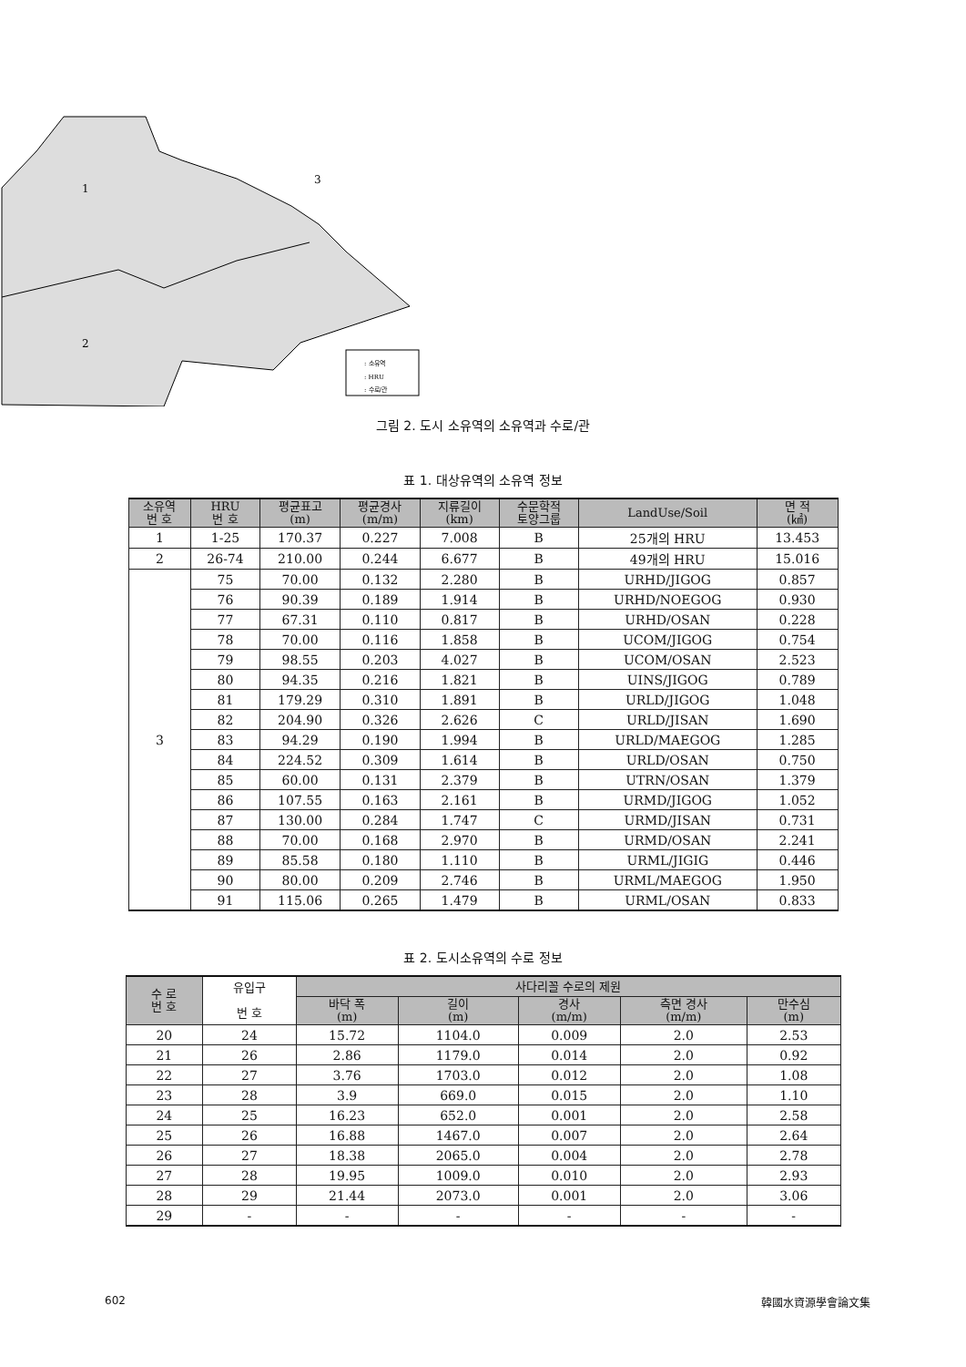1
2
3
: 소유역
: HRU
: 수로/관
그림 2. 도시 소유역의 소유역과 수로/관
표 1. 대상유역의 소유역 정보
| 소유역 번 호 | HRU 번 호 | 평균표고 (m) | 평균경사 (m/m) | 지류길이 (km) | 수문학적 토양그룹 | LandUse/Soil | 면 적 (㎢) |
| --- | --- | --- | --- | --- | --- | --- | --- |
| 1 | 1-25 | 170.37 | 0.227 | 7.008 | B | 25개의 HRU | 13.453 |
| 2 | 26-74 | 210.00 | 0.244 | 6.677 | B | 49개의 HRU | 15.016 |
| 3 | 75 | 70.00 | 0.132 | 2.280 | B | URHD/JIGOG | 0.857 |
| | 76 | 90.39 | 0.189 | 1.914 | B | URHD/NOEGOG | 0.930 |
| | 77 | 67.31 | 0.110 | 0.817 | B | URHD/OSAN | 0.228 |
| | 78 | 70.00 | 0.116 | 1.858 | B | UCOM/JIGOG | 0.754 |
| | 79 | 98.55 | 0.203 | 4.027 | B | UCOM/OSAN | 2.523 |
| | 80 | 94.35 | 0.216 | 1.821 | B | UINS/JIGOG | 0.789 |
| | 81 | 179.29 | 0.310 | 1.891 | B | URLD/JIGOG | 1.048 |
| | 82 | 204.90 | 0.326 | 2.626 | C | URLD/JISAN | 1.690 |
| | 83 | 94.29 | 0.190 | 1.994 | B | URLD/MAEGOG | 1.285 |
| | 84 | 224.52 | 0.309 | 1.614 | B | URLD/OSAN | 0.750 |
| | 85 | 60.00 | 0.131 | 2.379 | B | UTRN/OSAN | 1.379 |
| | 86 | 107.55 | 0.163 | 2.161 | B | URMD/JIGOG | 1.052 |
| | 87 | 130.00 | 0.284 | 1.747 | C | URMD/JISAN | 0.731 |
| | 88 | 70.00 | 0.168 | 2.970 | B | URMD/OSAN | 2.241 |
| | 89 | 85.58 | 0.180 | 1.110 | B | URML/JIGIG | 0.446 |
| | 90 | 80.00 | 0.209 | 2.746 | B | URML/MAEGOG | 1.950 |
| | 91 | 115.06 | 0.265 | 1.479 | B | URML/OSAN | 0.833 |
표 2. 도시소유역의 수로 정보
| 수 로 번 호 | 유입구 번 호 | 사다리꼴 수로의 제원 | | | | |
| --- | --- | --- | --- | --- | --- | --- |
| | | 바닥 폭 (m) | 길이 (m) | 경사 (m/m) | 측면 경사 (m/m) | 만수심 (m) |
| 20 | 24 | 15.72 | 1104.0 | 0.009 | 2.0 | 2.53 |
| 21 | 26 | 2.86 | 1179.0 | 0.014 | 2.0 | 0.92 |
| 22 | 27 | 3.76 | 1703.0 | 0.012 | 2.0 | 1.08 |
| 23 | 28 | 3.9 | 669.0 | 0.015 | 2.0 | 1.10 |
| 24 | 25 | 16.23 | 652.0 | 0.001 | 2.0 | 2.58 |
| 25 | 26 | 16.88 | 1467.0 | 0.007 | 2.0 | 2.64 |
| 26 | 27 | 18.38 | 2065.0 | 0.004 | 2.0 | 2.78 |
| 27 | 28 | 19.95 | 1009.0 | 0.010 | 2.0 | 2.93 |
| 28 | 29 | 21.44 | 2073.0 | 0.001 | 2.0 | 3.06 |
| 29 | - | - | - | - | - | - |
602 韓國水資源學會論文集